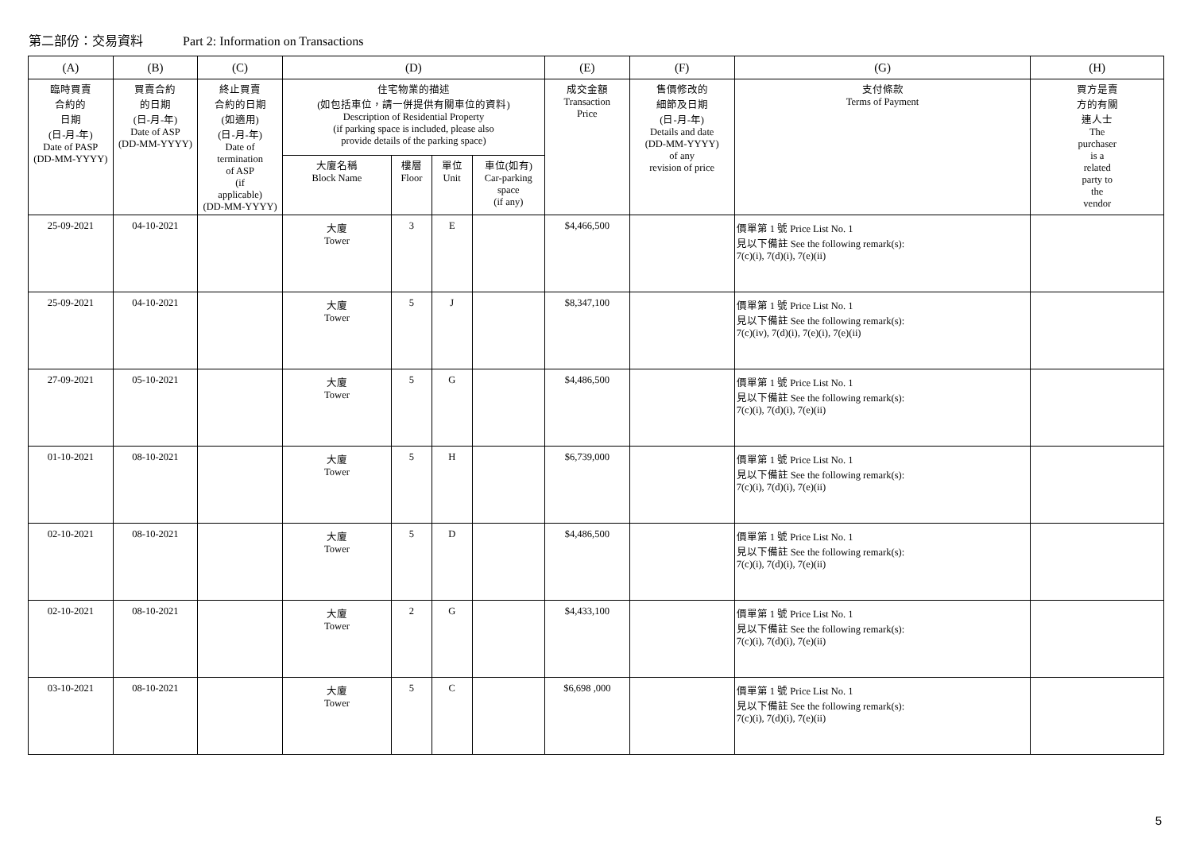第二部份：交易資料 Part 2: Information on Transactions
| (A) | (B) | (C) | (D) | | | | (E) | (F) | (G) | (H) |
| --- | --- | --- | --- | --- | --- | --- | --- | --- | --- | --- |
| 臨時買賣 合約的 日期 (日-月-年) Date of PASP (DD-MM-YYYY) | 買賣合約 的日期 (日-月-年) Date of ASP (DD-MM-YYYY) | 終止買賣 合約的日期 (如適用) (日-月-年) Date of termination of ASP (if applicable) (DD-MM-YYYY) | 住宅物業的描述 (如包括車位，請一併提供有關車位的資料) Description of Residential Property (if parking space is included, please also provide details of the parking space) | | | | 成交金額 Transaction Price | 售價修改的 細節及日期 (日-月-年) Details and date (DD-MM-YYYY) of any revision of price | 支付條款 Terms of Payment | 買方是賣 方的有關 連人士 The purchaser is a related party to the vendor |
| | | | 大廈名稱 Block Name | 樓層 Floor | 單位 Unit | 車位(如有) Car-parking space (if any) | | | | |
| 25-09-2021 | 04-10-2021 | | 大廈 Tower | 3 | E | | $4,466,500 | | 價單第 1 號 Price List No. 1 見以下備註 See the following remark(s): 7(c)(i), 7(d)(i), 7(e)(ii) | |
| 25-09-2021 | 04-10-2021 | | 大廈 Tower | 5 | J | | $8,347,100 | | 價單第 1 號 Price List No. 1 見以下備註 See the following remark(s): 7(c)(iv), 7(d)(i), 7(e)(i), 7(e)(ii) | |
| 27-09-2021 | 05-10-2021 | | 大廈 Tower | 5 | G | | $4,486,500 | | 價單第 1 號 Price List No. 1 見以下備註 See the following remark(s): 7(c)(i), 7(d)(i), 7(e)(ii) | |
| 01-10-2021 | 08-10-2021 | | 大廈 Tower | 5 | H | | $6,739,000 | | 價單第 1 號 Price List No. 1 見以下備註 See the following remark(s): 7(c)(i), 7(d)(i), 7(e)(ii) | |
| 02-10-2021 | 08-10-2021 | | 大廈 Tower | 5 | D | | $4,486,500 | | 價單第 1 號 Price List No. 1 見以下備註 See the following remark(s): 7(c)(i), 7(d)(i), 7(e)(ii) | |
| 02-10-2021 | 08-10-2021 | | 大廈 Tower | 2 | G | | $4,433,100 | | 價單第 1 號 Price List No. 1 見以下備註 See the following remark(s): 7(c)(i), 7(d)(i), 7(e)(ii) | |
| 03-10-2021 | 08-10-2021 | | 大廈 Tower | 5 | C | | $6,698 ,000 | | 價單第 1 號 Price List No. 1 見以下備註 See the following remark(s): 7(c)(i), 7(d)(i), 7(e)(ii) | |
5